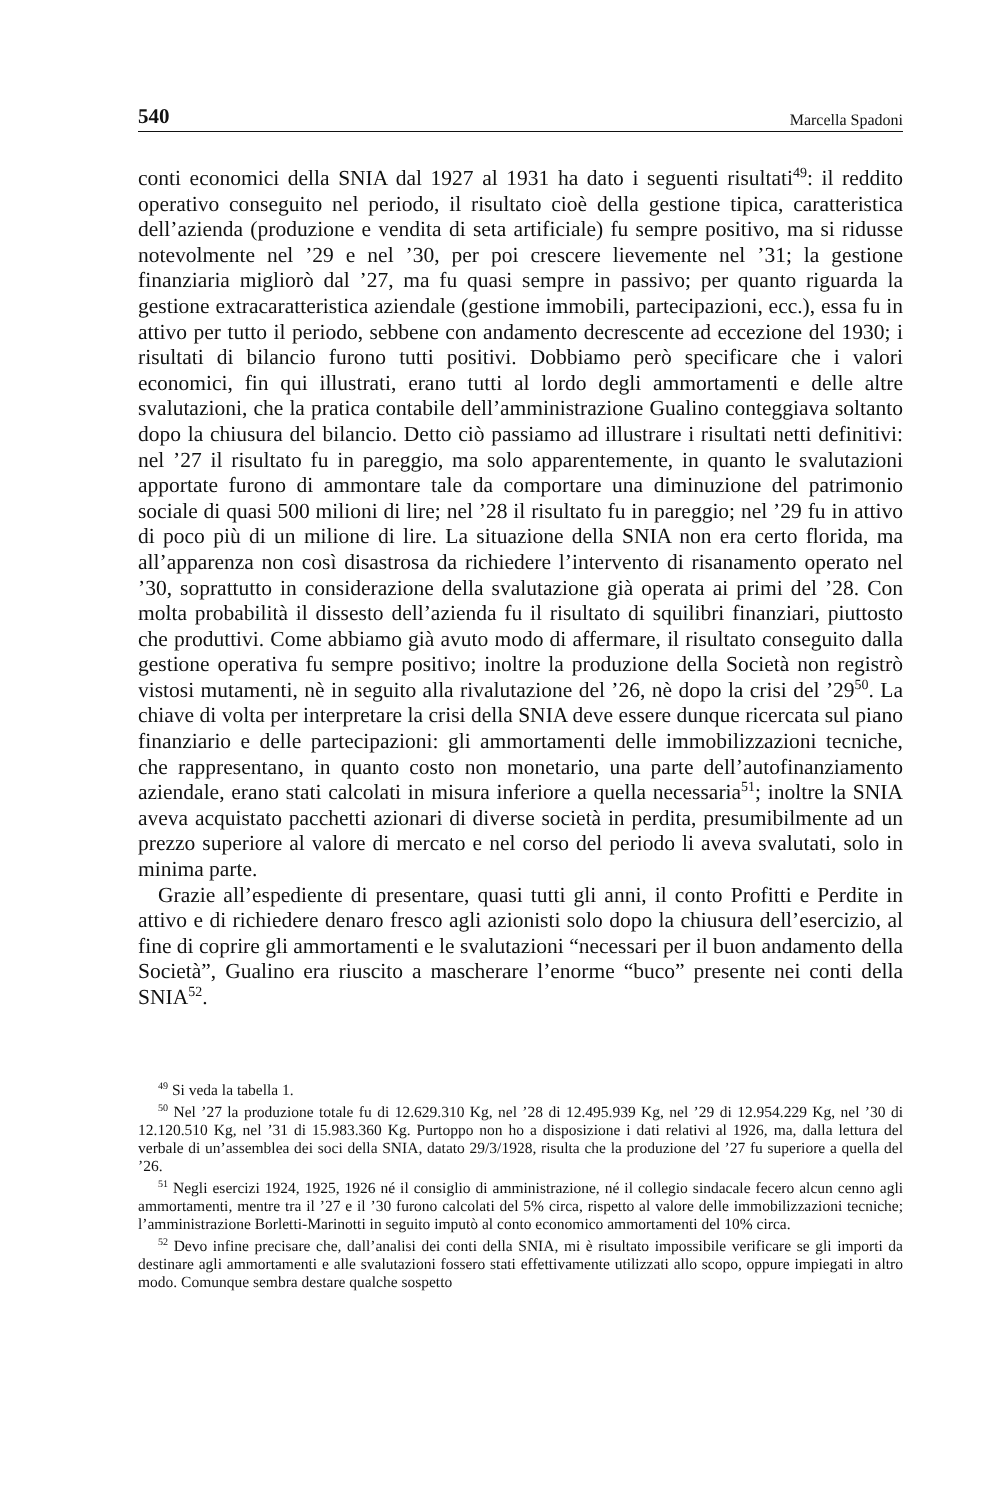540 Marcella Spadoni
conti economici della SNIA dal 1927 al 1931 ha dato i seguenti risultati<sup>49</sup>: il reddito operativo conseguito nel periodo, il risultato cioè della gestione tipica, caratteristica dell’azienda (produzione e vendita di seta artificiale) fu sempre positivo, ma si ridusse notevolmente nel ’29 e nel ’30, per poi crescere lievemente nel ’31; la gestione finanziaria migliorò dal ’27, ma fu quasi sempre in passivo; per quanto riguarda la gestione extracaratteristica aziendale (gestione immobili, partecipazioni, ecc.), essa fu in attivo per tutto il periodo, sebbene con andamento decrescente ad eccezione del 1930; i risultati di bilancio furono tutti positivi. Dobbiamo però specificare che i valori economici, fin qui illustrati, erano tutti al lordo degli ammortamenti e delle altre svalutazioni, che la pratica contabile dell’amministrazione Gualino conteggiava soltanto dopo la chiusura del bilancio. Detto ciò passiamo ad illustrare i risultati netti definitivi: nel ’27 il risultato fu in pareggio, ma solo apparentemente, in quanto le svalutazioni apportate furono di ammontare tale da comportare una diminuzione del patrimonio sociale di quasi 500 milioni di lire; nel ’28 il risultato fu in pareggio; nel ’29 fu in attivo di poco più di un milione di lire. La situazione della SNIA non era certo florida, ma all’apparenza non così disastrosa da richiedere l’intervento di risanamento operato nel ’30, soprattutto in considerazione della svalutazione già operata ai primi del ’28. Con molta probabilità il dissesto dell’azienda fu il risultato di squilibri finanziari, piuttosto che produttivi. Come abbiamo già avuto modo di affermare, il risultato conseguito dalla gestione operativa fu sempre positivo; inoltre la produzione della Società non registrò vistosi mutamenti, nè in seguito alla rivalutazione del ’26, nè dopo la crisi del ’29<sup>50</sup>. La chiave di volta per interpretare la crisi della SNIA deve essere dunque ricercata sul piano finanziario e delle partecipazioni: gli ammortamenti delle immobilizzazioni tecniche, che rappresentano, in quanto costo non monetario, una parte dell’autofinanziamento aziendale, erano stati calcolati in misura inferiore a quella necessaria<sup>51</sup>; inoltre la SNIA aveva acquistato pacchetti azionari di diverse società in perdita, presumibilmente ad un prezzo superiore al valore di mercato e nel corso del periodo li aveva svalutati, solo in minima parte.
Grazie all’espediente di presentare, quasi tutti gli anni, il conto Profitti e Perdite in attivo e di richiedere denaro fresco agli azionisti solo dopo la chiusura dell’esercizio, al fine di coprire gli ammortamenti e le svalutazioni “necessari per il buon andamento della Società”, Gualino era riuscito a mascherare l’enorme “buco” presente nei conti della SNIA<sup>52</sup>.
<sup>49</sup> Si veda la tabella 1.
<sup>50</sup> Nel ’27 la produzione totale fu di 12.629.310 Kg, nel ’28 di 12.495.939 Kg, nel ’29 di 12.954.229 Kg, nel ’30 di 12.120.510 Kg, nel ’31 di 15.983.360 Kg. Purtoppo non ho a disposizione i dati relativi al 1926, ma, dalla lettura del verbale di un’assemblea dei soci della SNIA, datato 29/3/1928, risulta che la produzione del ’27 fu superiore a quella del ’26.
<sup>51</sup> Negli esercizi 1924, 1925, 1926 né il consiglio di amministrazione, né il collegio sindacale fecero alcun cenno agli ammortamenti, mentre tra il ’27 e il ’30 furono calcolati del 5% circa, rispetto al valore delle immobilizzazioni tecniche; l’amministrazione Borletti-Marinotti in seguito imputò al conto economico ammortamenti del 10% circa.
<sup>52</sup> Devo infine precisare che, dall’analisi dei conti della SNIA, mi è risultato impossibile verificare se gli importi da destinare agli ammortamenti e alle svalutazioni fossero stati effettivamente utilizzati allo scopo, oppure impiegati in altro modo. Comunque sembra destare qualche sospetto